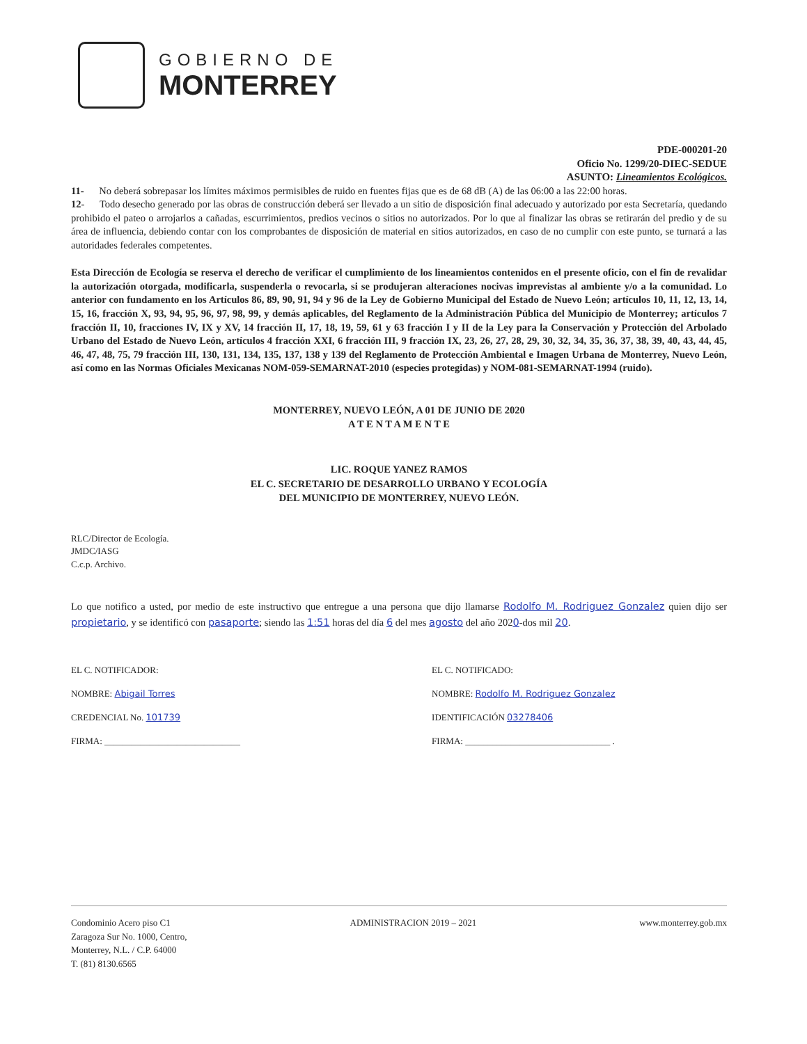GOBIERNO DE
MONTERREY
PDE-000201-20
Oficio No. 1299/20-DIEC-SEDUE
ASUNTO: Lineamientos Ecológicos.
11- No deberá sobrepasar los límites máximos permisibles de ruido en fuentes fijas que es de 68 dB (A) de las 06:00 a las 22:00 horas.
12- Todo desecho generado por las obras de construcción deberá ser llevado a un sitio de disposición final adecuado y autorizado por esta Secretaría, quedando prohibido el pateo o arrojarlos a cañadas, escurrimientos, predios vecinos o sitios no autorizados. Por lo que al finalizar las obras se retirarán del predio y de su área de influencia, debiendo contar con los comprobantes de disposición de material en sitios autorizados, en caso de no cumplir con este punto, se turnará a las autoridades federales competentes.
Esta Dirección de Ecología se reserva el derecho de verificar el cumplimiento de los lineamientos contenidos en el presente oficio, con el fin de revalidar la autorización otorgada, modificarla, suspenderla o revocarla, si se produjeran alteraciones nocivas imprevistas al ambiente y/o a la comunidad. Lo anterior con fundamento en los Artículos 86, 89, 90, 91, 94 y 96 de la Ley de Gobierno Municipal del Estado de Nuevo León; artículos 10, 11, 12, 13, 14, 15, 16, fracción X, 93, 94, 95, 96, 97, 98, 99, y demás aplicables, del Reglamento de la Administración Pública del Municipio de Monterrey; artículos 7 fracción II, 10, fracciones IV, IX y XV, 14 fracción II, 17, 18, 19, 59, 61 y 63 fracción I y II de la Ley para la Conservación y Protección del Arbolado Urbano del Estado de Nuevo León, artículos 4 fracción XXI, 6 fracción III, 9 fracción IX, 23, 26, 27, 28, 29, 30, 32, 34, 35, 36, 37, 38, 39, 40, 43, 44, 45, 46, 47, 48, 75, 79 fracción III, 130, 131, 134, 135, 137, 138 y 139 del Reglamento de Protección Ambiental e Imagen Urbana de Monterrey, Nuevo León, así como en las Normas Oficiales Mexicanas NOM-059-SEMARNAT-2010 (especies protegidas) y NOM-081-SEMARNAT-1994 (ruido).
MONTERREY, NUEVO LEÓN, A 01 DE JUNIO DE 2020
A T E N T A M E N T E
LIC. ROQUE YANEZ RAMOS
EL C. SECRETARIO DE DESARROLLO URBANO Y ECOLOGÍA
DEL MUNICIPIO DE MONTERREY, NUEVO LEÓN.
RLC/Director de Ecología.
JMDC/IASG
C.c.p. Archivo.
Lo que notifico a usted, por medio de este instructivo que entregue a una persona que dijo llamarse Rodolfo M. Rodriguez Gonzalez quien dijo ser propietario, y se identificó con pasaporte; siendo las 1:51 horas del día 6 del mes agosto del año 2020-dos mil 20.
EL C. NOTIFICADOR:
NOMBRE: Abigail Torres
CREDENCIAL No. 101739
FIRMA: ______________________________
EL C. NOTIFICADO:
NOMBRE: Rodolfo M. Rodriguez Gonzalez
IDENTIFICACIÓN 03278406
FIRMA: ________________________________ .
Condominio Acero piso C1
Zaragoza Sur No. 1000, Centro,
Monterrey, N.L. / C.P. 64000
T. (81) 8130.6565
ADMINISTRACION 2019 – 2021 www.monterrey.gob.mx